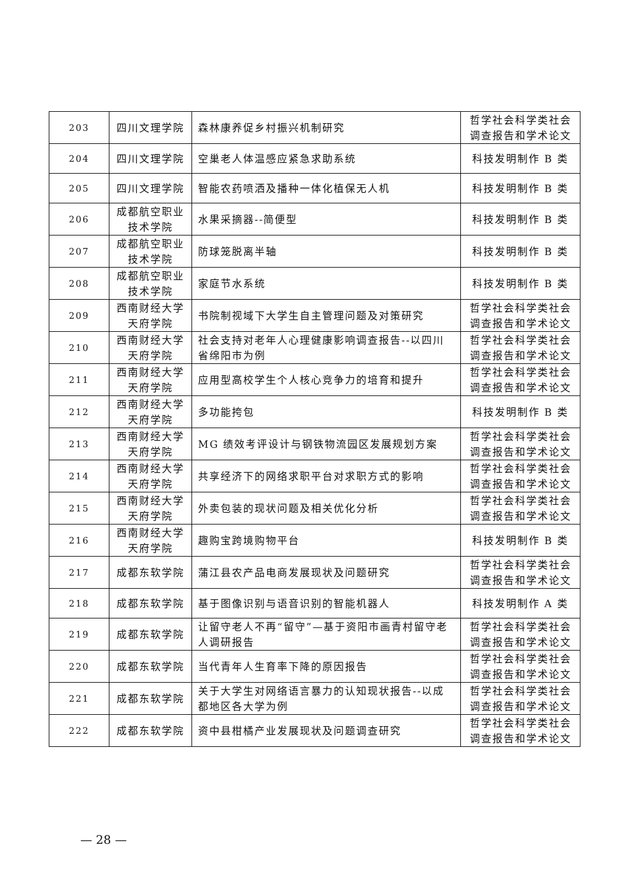| 203 | 四川文理学院 | 森林康养促乡村振兴机制研究 | 哲学社会科学类社会调查报告和学术论文 |
| 204 | 四川文理学院 | 空巢老人体温感应紧急求助系统 | 科技发明制作 B 类 |
| 205 | 四川文理学院 | 智能农药喷洒及播种一体化植保无人机 | 科技发明制作 B 类 |
| 206 | 成都航空职业技术学院 | 水果采摘器--简便型 | 科技发明制作 B 类 |
| 207 | 成都航空职业技术学院 | 防球笼脱离半轴 | 科技发明制作 B 类 |
| 208 | 成都航空职业技术学院 | 家庭节水系统 | 科技发明制作 B 类 |
| 209 | 西南财经大学天府学院 | 书院制视域下大学生自主管理问题及对策研究 | 哲学社会科学类社会调查报告和学术论文 |
| 210 | 西南财经大学天府学院 | 社会支持对老年人心理健康影响调查报告--以四川省绵阳市为例 | 哲学社会科学类社会调查报告和学术论文 |
| 211 | 西南财经大学天府学院 | 应用型高校学生个人核心竞争力的培育和提升 | 哲学社会科学类社会调查报告和学术论文 |
| 212 | 西南财经大学天府学院 | 多功能挎包 | 科技发明制作 B 类 |
| 213 | 西南财经大学天府学院 | MG 绩效考评设计与钢铁物流园区发展规划方案 | 哲学社会科学类社会调查报告和学术论文 |
| 214 | 西南财经大学天府学院 | 共享经济下的网络求职平台对求职方式的影响 | 哲学社会科学类社会调查报告和学术论文 |
| 215 | 西南财经大学天府学院 | 外卖包装的现状问题及相关优化分析 | 哲学社会科学类社会调查报告和学术论文 |
| 216 | 西南财经大学天府学院 | 趣购宝跨境购物平台 | 科技发明制作 B 类 |
| 217 | 成都东软学院 | 蒲江县农产品电商发展现状及问题研究 | 哲学社会科学类社会调查报告和学术论文 |
| 218 | 成都东软学院 | 基于图像识别与语音识别的智能机器人 | 科技发明制作 A 类 |
| 219 | 成都东软学院 | 让留守老人不再“留守”—基于资阳市画青村留守老人调研报告 | 哲学社会科学类社会调查报告和学术论文 |
| 220 | 成都东软学院 | 当代青年人生育率下降的原因报告 | 哲学社会科学类社会调查报告和学术论文 |
| 221 | 成都东软学院 | 关于大学生对网络语言暴力的认知现状报告--以成都地区各大学为例 | 哲学社会科学类社会调查报告和学术论文 |
| 222 | 成都东软学院 | 资中县柑橘产业发展现状及问题调查研究 | 哲学社会科学类社会调查报告和学术论文 |
— 28 —